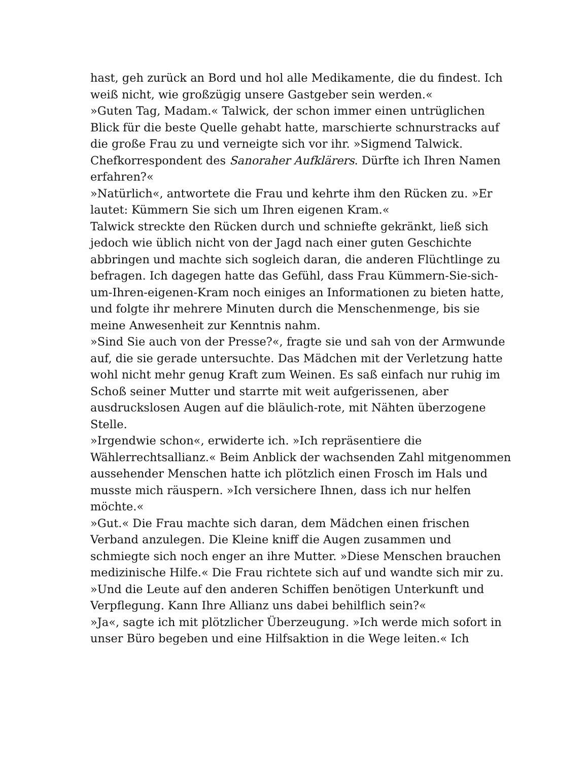hast, geh zurück an Bord und hol alle Medikamente, die du findest. Ich weiß nicht, wie großzügig unsere Gastgeber sein werden.«
»Guten Tag, Madam.« Talwick, der schon immer einen untrüglichen Blick für die beste Quelle gehabt hatte, marschierte schnurstracks auf die große Frau zu und verneigte sich vor ihr. »Sigmend Talwick. Chefkorrespondent des Sanoraher Aufklärers. Dürfte ich Ihren Namen erfahren?«
»Natürlich«, antwortete die Frau und kehrte ihm den Rücken zu. »Er lautet: Kümmern Sie sich um Ihren eigenen Kram.«
Talwick streckte den Rücken durch und schniefte gekränkt, ließ sich jedoch wie üblich nicht von der Jagd nach einer guten Geschichte abbringen und machte sich sogleich daran, die anderen Flüchtlinge zu befragen. Ich dagegen hatte das Gefühl, dass Frau Kümmern-Sie-sich-um-Ihren-eigenen-Kram noch einiges an Informationen zu bieten hatte, und folgte ihr mehrere Minuten durch die Menschenmenge, bis sie meine Anwesenheit zur Kenntnis nahm.
»Sind Sie auch von der Presse?«, fragte sie und sah von der Armwunde auf, die sie gerade untersuchte. Das Mädchen mit der Verletzung hatte wohl nicht mehr genug Kraft zum Weinen. Es saß einfach nur ruhig im Schoß seiner Mutter und starrte mit weit aufgerissenen, aber ausdruckslosen Augen auf die bläulich-rote, mit Nähten überzogene Stelle.
»Irgendwie schon«, erwiderte ich. »Ich repräsentiere die Wählerrechtsallianz.« Beim Anblick der wachsenden Zahl mitgenommen aussehender Menschen hatte ich plötzlich einen Frosch im Hals und musste mich räuspern. »Ich versichere Ihnen, dass ich nur helfen möchte.«
»Gut.« Die Frau machte sich daran, dem Mädchen einen frischen Verband anzulegen. Die Kleine kniff die Augen zusammen und schmiegte sich noch enger an ihre Mutter. »Diese Menschen brauchen medizinische Hilfe.« Die Frau richtete sich auf und wandte sich mir zu. »Und die Leute auf den anderen Schiffen benötigen Unterkunft und Verpflegung. Kann Ihre Allianz uns dabei behilflich sein?«
»Ja«, sagte ich mit plötzlicher Überzeugung. »Ich werde mich sofort in unser Büro begeben und eine Hilfsaktion in die Wege leiten.« Ich